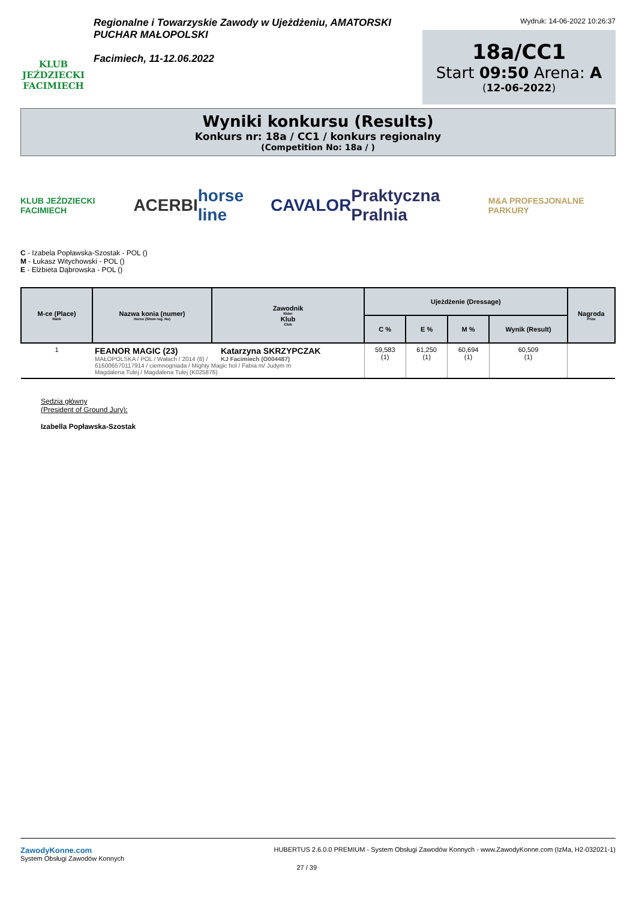KLUB JEŹDZIECKI FACIMIECH
Regionalne i Towarzyskie Zawody w Ujeżdżeniu, AMATORSKI
PUCHAR MAŁOPOLSKI
Facimiech, 11-12.06.2022
Wydruk: 14-06-2022 10:26:37
18a/CC1
Start 09:50 Arena: A
(12-06-2022)
Wyniki konkursu (Results)
Konkurs nr: 18a / CC1 / konkurs regionalny
(Competition No: 18a / )
KLUB JEŹDZIECKI FACIMIECH ACERBI horse line CAVALOR Praktyczna Pralnia M&A PROFESJONALNE PARKURY
C - Izabela Popławska-Szostak - POL ()
M - Łukasz Witychowski - POL ()
E - Elżbieta Dąbrowska - POL ()
| M-ce (Place) Rank | Nazwa konia (numer) Horse (Show reg. No) | Zawodnik Rider Klub Club | Ujeżdżenie (Dressage) | | | | Nagroda Prize |
| --- | --- | --- | --- | --- | --- | --- | --- |
| | | | C % | E % | M % | Wynik (Result) | |
| 1 | FEANOR MAGIC (23) Katarzyna SKRZYPCZAK MAŁOPOLSKA / POL / Wałach / 2014 (8) / KJ Facimiech (O004487) 616006570117914 / ciemnogniada / Mighty Magic hol / Fabia m/ Judym m Magdalena Tulej / Magdalena Tulej (K025876) | | 59,583 (1) | 61,250 (1) | 60,694 (1) | 60,509 (1) | |
Sędzia główny
(President of Ground Jury):
Izabella Popławska-Szostak
ZawodyKonne.com
System Obsługi Zawodów Konnych
HUBERTUS 2.6.0.0 PREMIUM - System Obsługi Zawodów Konnych - www.ZawodyKonne.com (IzMa, H2-032021-1)
27 / 39